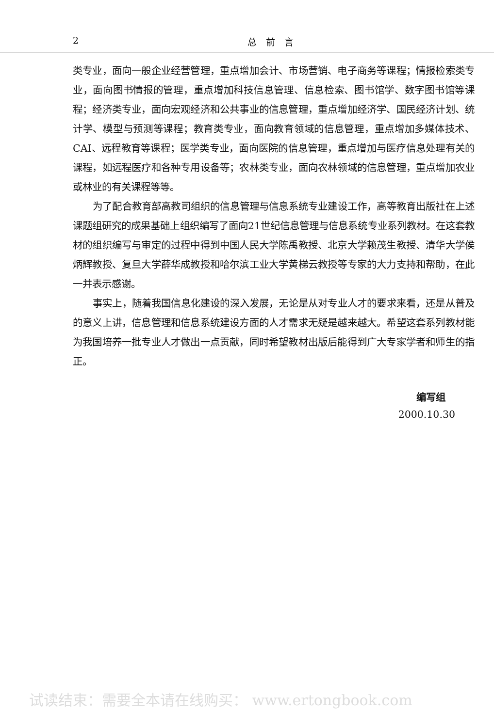2 总　前　言
类专业，面向一般企业经营管理，重点增加会计、市场营销、电子商务等课程；情报检索类专业，面向图书情报的管理，重点增加科技信息管理、信息检索、图书馆学、数字图书馆等课程；经济类专业，面向宏观经济和公共事业的信息管理，重点增加经济学、国民经济计划、统计学、模型与预测等课程；教育类专业，面向教育领域的信息管理，重点增加多媒体技术、CAI、远程教育等课程；医学类专业，面向医院的信息管理，重点增加与医疗信息处理有关的课程，如远程医疗和各种专用设备等；农林类专业，面向农林领域的信息管理，重点增加农业或林业的有关课程等等。
为了配合教育部高教司组织的信息管理与信息系统专业建设工作，高等教育出版社在上述课题组研究的成果基础上组织编写了面向21世纪信息管理与信息系统专业系列教材。在这套教材的组织编写与审定的过程中得到中国人民大学陈禹教授、北京大学赖茂生教授、清华大学侯炳辉教授、复旦大学薛华成教授和哈尔滨工业大学黄梯云教授等专家的大力支持和帮助，在此一并表示感谢。
事实上，随着我国信息化建设的深入发展，无论是从对专业人才的要求来看，还是从普及的意义上讲，信息管理和信息系统建设方面的人才需求无疑是越来越大。希望这套系列教材能为我国培养一批专业人才做出一点贡献，同时希望教材出版后能得到广大专家学者和师生的指正。
编写组
2000.10.30
试读结束：需要全本请在线购买： www.ertongbook.com